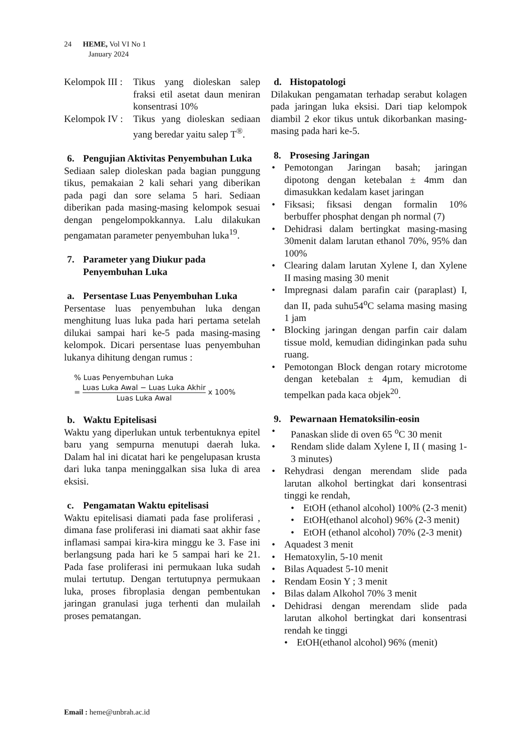24 HEME, Vol VI No 1
January 2024
Kelompok III :
Tikus yang dioleskan salep fraksi etil asetat daun meniran konsentrasi 10%
Kelompok IV :
Tikus yang dioleskan sediaan yang beredar yaitu salep T<sup>®</sup>.
6. Pengujian Aktivitas Penyembuhan Luka
Sediaan salep dioleskan pada bagian punggung tikus, pemakaian 2 kali sehari yang diberikan pada pagi dan sore selama 5 hari. Sediaan diberikan pada masing-masing kelompok sesuai dengan pengelompokkannya. Lalu dilakukan pengamatan parameter penyembuhan luka<sup>19</sup>.
7. Parameter yang Diukur pada Penyembuhan Luka
a. Persentase Luas Penyembuhan Luka
Persentase luas penyembuhan luka dengan menghitung luas luka pada hari pertama setelah dilukai sampai hari ke-5 pada masing-masing kelompok. Dicari persentase luas penyembuhan lukanya dihitung dengan rumus :
% Luas Penyembuhan Luka
=
Luas Luka Awal − Luas Luka Akhir
Luas Luka Awal
x 100%
b. Waktu Epitelisasi
Waktu yang diperlukan untuk terbentuknya epitel baru yang sempurna menutupi daerah luka. Dalam hal ini dicatat hari ke pengelupasan krusta dari luka tanpa meninggalkan sisa luka di area eksisi.
c. Pengamatan Waktu epitelisasi
Waktu epitelisasi diamati pada fase proliferasi , dimana fase proliferasi ini diamati saat akhir fase inflamasi sampai kira-kira minggu ke 3. Fase ini berlangsung pada hari ke 5 sampai hari ke 21. Pada fase proliferasi ini permukaan luka sudah mulai tertutup. Dengan tertutupnya permukaan luka, proses fibroplasia dengan pembentukan jaringan granulasi juga terhenti dan mulailah proses pematangan.
d. Histopatologi
Dilakukan pengamatan terhadap serabut kolagen pada jaringan luka eksisi. Dari tiap kelompok diambil 2 ekor tikus untuk dikorbankan masing-masing pada hari ke-5.
8. Prosesing Jaringan
• Pemotongan Jaringan basah; jaringan dipotong dengan ketebalan ± 4mm dan dimasukkan kedalam kaset jaringan
• Fiksasi; fiksasi dengan formalin 10% berbuffer phosphat dengan ph normal (7)
• Dehidrasi dalam bertingkat masing-masing 30menit dalam larutan ethanol 70%, 95% dan 100%
• Clearing dalam larutan Xylene I, dan Xylene II masing masing 30 menit
• Impregnasi dalam parafin cair (paraplast) I, dan II, pada suhu54<sup>o</sup>C selama masing masing 1 jam
• Blocking jaringan dengan parfin cair dalam tissue mold, kemudian didinginkan pada suhu ruang.
• Pemotongan Block dengan rotary microtome dengan ketebalan ± 4µm, kemudian di tempelkan pada kaca objek<sup>20</sup>.
9. Pewarnaan Hematoksilin-eosin
• Panaskan slide di oven 65 <sup>o</sup>C 30 menit
• Rendam slide dalam Xylene I, II ( masing 1-3 minutes)
• Rehydrasi dengan merendam slide pada larutan alkohol bertingkat dari konsentrasi tinggi ke rendah,
• EtOH (ethanol alcohol) 100% (2-3 menit)
• EtOH(ethanol alcohol) 96% (2-3 menit)
• EtOH (ethanol alcohol) 70% (2-3 menit)
• Aquadest 3 menit
• Hematoxylin, 5-10 menit
• Bilas Aquadest 5-10 menit
• Rendam Eosin Y ; 3 menit
• Bilas dalam Alkohol 70% 3 menit
• Dehidrasi dengan merendam slide pada larutan alkohol bertingkat dari konsentrasi rendah ke tinggi
• EtOH(ethanol alcohol) 96% (menit)
Email : heme@unbrah.ac.id